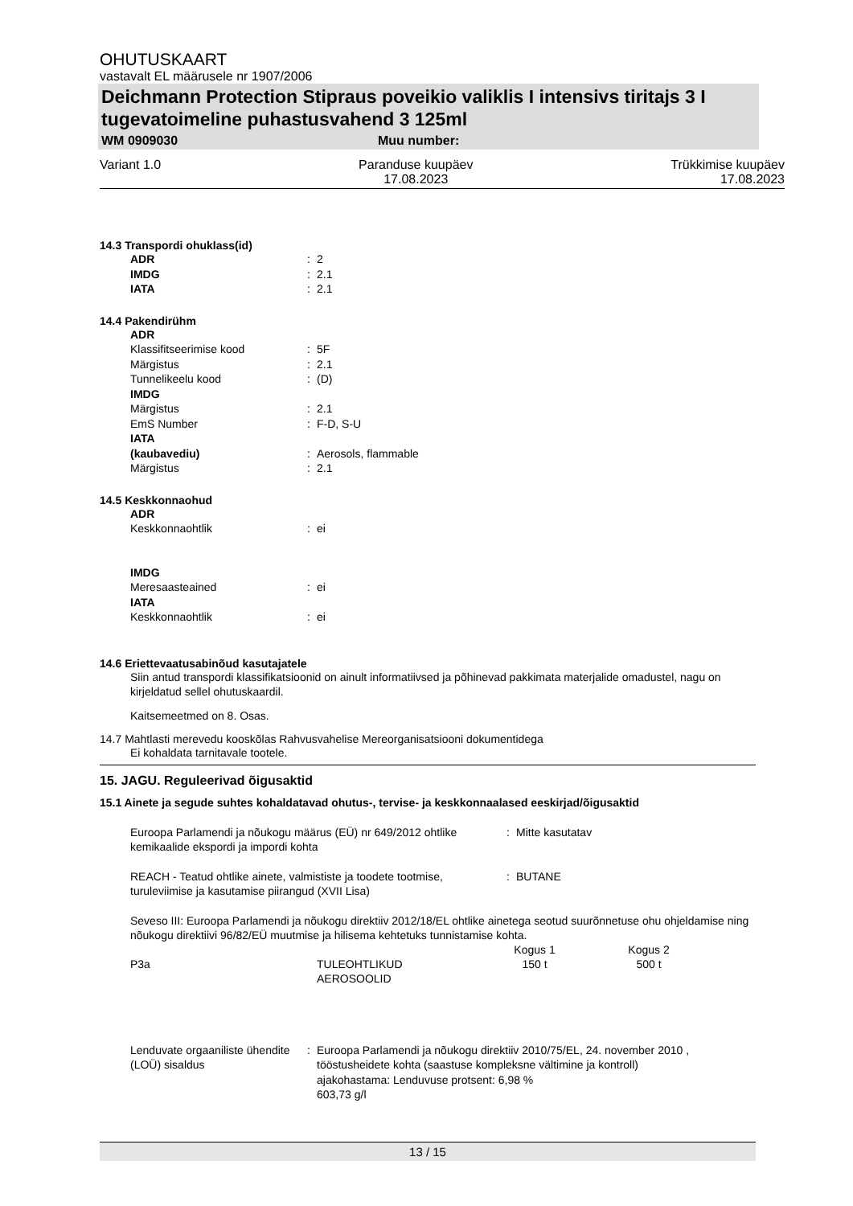OHUTUSKAART
vastavalt EL määrusele nr 1907/2006
Deichmann Protection Stipraus poveikio valiklis I intensivs tiritajs 3 I tugevatoimeline puhastusvahend 3 125ml
WM 0909030 Muu number:
Variant 1.0 Paranduse kuupäev
17.08.2023 Trükkimise kuupäev
17.08.2023
14.3 Transpordi ohuklass(id)
| ADR | : | 2 |
| IMDG | : | 2.1 |
| IATA | : | 2.1 |
14.4 Pakendirühm
| ADR | | |
| Klassifitseerimise kood | : | 5F |
| Märgistus | : | 2.1 |
| Tunnelikeelu kood | : | (D) |
| IMDG | | |
| Märgistus | : | 2.1 |
| EmS Number | : | F-D, S-U |
| IATA | | |
| (kaubavediu) | : | Aerosols, flammable |
| Märgistus | : | 2.1 |
14.5 Keskkonnaohud
| ADR | | |
| Keskkonnaohtlik | : | ei |
| IMDG | | |
| Meresaasteained | : | ei |
| IATA | | |
| Keskkonnaohtlik | : | ei |
14.6 Eriettevaatusabinõud kasutajatele
Siin antud transpordi klassifikatsioonid on ainult informatiivsed ja põhinevad pakkimata materjalide omadustel, nagu on kirjeldatud sellel ohutuskaardil.
Kaitsemeetmed on 8. Osas.
14.7 Mahtlasti merevedu kooskõlas Rahvusvahelise Mereorganisatsiooni dokumentidega
Ei kohaldata tarnitavale tootele.
15. JAGU. Reguleerivad õigusaktid
15.1 Ainete ja segude suhtes kohaldatavad ohutus-, tervise- ja keskkonnaalased eeskirjad/õigusaktid
| Euroopa Parlamendi ja nõukogu määrus (EÜ) nr 649/2012 ohtlike kemikaalide ekspordi ja impordi kohta | : | Mitte kasutatav |
| REACH - Teatud ohtlike ainete, valmististe ja toodete tootmise, turuleviimise ja kasutamise piirangud (XVII Lisa) | : | BUTANE |
Seveso III: Euroopa Parlamendi ja nõukogu direktiiv 2012/18/EL ohtlike ainetega seotud suurõnnetuse ohu ohjeldamise ning nõukogu direktiivi 96/82/EÜ muutmise ja hilisema kehtetuks tunnistamise kohta.
| | | Kogus 1 | Kogus 2 |
| --- | --- | --- | --- |
| P3a | TULEOHTLIKUD AEROSOOLID | 150 t | 500 t |
| Lenduvate orgaaniliste ühendite (LOÜ) sisaldus | : | Euroopa Parlamendi ja nõukogu direktiiv 2010/75/EL, 24. november 2010 , tööstusheidete kohta (saastuse kompleksne vältimine ja kontroll) ajakohastama: Lenduvuse protsent: 6,98 % 603,73 g/l |
13 / 15